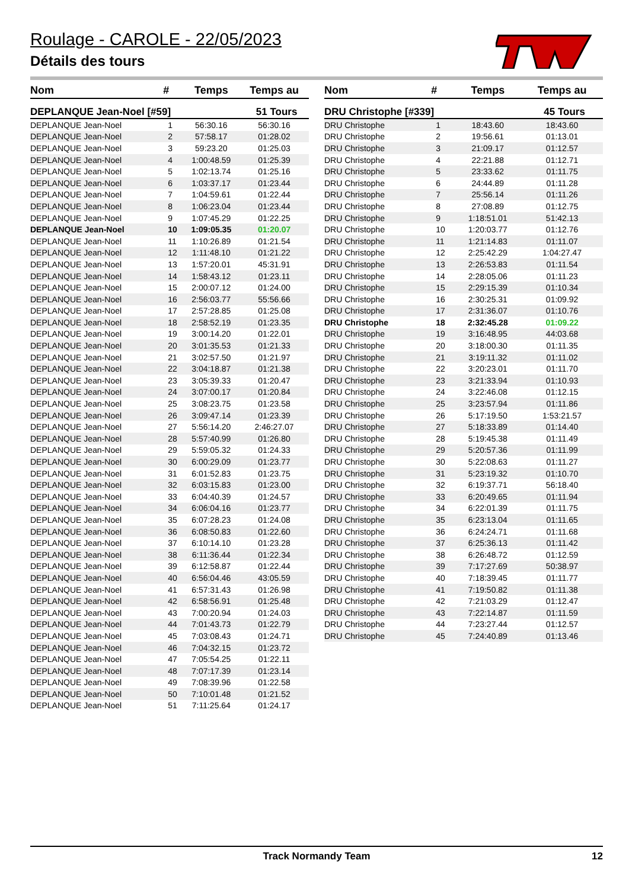Roulage - CAROLE - 22/05/2023
Détails des tours
| Nom | # | Temps | Temps au |
| --- | --- | --- | --- |
| DEPLANQUE Jean-Noel [#59] | | | 51 Tours |
| DEPLANQUE Jean-Noel | 1 | 56:30.16 | 56:30.16 |
| DEPLANQUE Jean-Noel | 2 | 57:58.17 | 01:28.02 |
| DEPLANQUE Jean-Noel | 3 | 59:23.20 | 01:25.03 |
| DEPLANQUE Jean-Noel | 4 | 1:00:48.59 | 01:25.39 |
| DEPLANQUE Jean-Noel | 5 | 1:02:13.74 | 01:25.16 |
| DEPLANQUE Jean-Noel | 6 | 1:03:37.17 | 01:23.44 |
| DEPLANQUE Jean-Noel | 7 | 1:04:59.61 | 01:22.44 |
| DEPLANQUE Jean-Noel | 8 | 1:06:23.04 | 01:23.44 |
| DEPLANQUE Jean-Noel | 9 | 1:07:45.29 | 01:22.25 |
| DEPLANQUE Jean-Noel | 10 | 1:09:05.35 | 01:20.07 |
| DEPLANQUE Jean-Noel | 11 | 1:10:26.89 | 01:21.54 |
| DEPLANQUE Jean-Noel | 12 | 1:11:48.10 | 01:21.22 |
| DEPLANQUE Jean-Noel | 13 | 1:57:20.01 | 45:31.91 |
| DEPLANQUE Jean-Noel | 14 | 1:58:43.12 | 01:23.11 |
| DEPLANQUE Jean-Noel | 15 | 2:00:07.12 | 01:24.00 |
| DEPLANQUE Jean-Noel | 16 | 2:56:03.77 | 55:56.66 |
| DEPLANQUE Jean-Noel | 17 | 2:57:28.85 | 01:25.08 |
| DEPLANQUE Jean-Noel | 18 | 2:58:52.19 | 01:23.35 |
| DEPLANQUE Jean-Noel | 19 | 3:00:14.20 | 01:22.01 |
| DEPLANQUE Jean-Noel | 20 | 3:01:35.53 | 01:21.33 |
| DEPLANQUE Jean-Noel | 21 | 3:02:57.50 | 01:21.97 |
| DEPLANQUE Jean-Noel | 22 | 3:04:18.87 | 01:21.38 |
| DEPLANQUE Jean-Noel | 23 | 3:05:39.33 | 01:20.47 |
| DEPLANQUE Jean-Noel | 24 | 3:07:00.17 | 01:20.84 |
| DEPLANQUE Jean-Noel | 25 | 3:08:23.75 | 01:23.58 |
| DEPLANQUE Jean-Noel | 26 | 3:09:47.14 | 01:23.39 |
| DEPLANQUE Jean-Noel | 27 | 5:56:14.20 | 2:46:27.07 |
| DEPLANQUE Jean-Noel | 28 | 5:57:40.99 | 01:26.80 |
| DEPLANQUE Jean-Noel | 29 | 5:59:05.32 | 01:24.33 |
| DEPLANQUE Jean-Noel | 30 | 6:00:29.09 | 01:23.77 |
| DEPLANQUE Jean-Noel | 31 | 6:01:52.83 | 01:23.75 |
| DEPLANQUE Jean-Noel | 32 | 6:03:15.83 | 01:23.00 |
| DEPLANQUE Jean-Noel | 33 | 6:04:40.39 | 01:24.57 |
| DEPLANQUE Jean-Noel | 34 | 6:06:04.16 | 01:23.77 |
| DEPLANQUE Jean-Noel | 35 | 6:07:28.23 | 01:24.08 |
| DEPLANQUE Jean-Noel | 36 | 6:08:50.83 | 01:22.60 |
| DEPLANQUE Jean-Noel | 37 | 6:10:14.10 | 01:23.28 |
| DEPLANQUE Jean-Noel | 38 | 6:11:36.44 | 01:22.34 |
| DEPLANQUE Jean-Noel | 39 | 6:12:58.87 | 01:22.44 |
| DEPLANQUE Jean-Noel | 40 | 6:56:04.46 | 43:05.59 |
| DEPLANQUE Jean-Noel | 41 | 6:57:31.43 | 01:26.98 |
| DEPLANQUE Jean-Noel | 42 | 6:58:56.91 | 01:25.48 |
| DEPLANQUE Jean-Noel | 43 | 7:00:20.94 | 01:24.03 |
| DEPLANQUE Jean-Noel | 44 | 7:01:43.73 | 01:22.79 |
| DEPLANQUE Jean-Noel | 45 | 7:03:08.43 | 01:24.71 |
| DEPLANQUE Jean-Noel | 46 | 7:04:32.15 | 01:23.72 |
| DEPLANQUE Jean-Noel | 47 | 7:05:54.25 | 01:22.11 |
| DEPLANQUE Jean-Noel | 48 | 7:07:17.39 | 01:23.14 |
| DEPLANQUE Jean-Noel | 49 | 7:08:39.96 | 01:22.58 |
| DEPLANQUE Jean-Noel | 50 | 7:10:01.48 | 01:21.52 |
| DEPLANQUE Jean-Noel | 51 | 7:11:25.64 | 01:24.17 |
| Nom | # | Temps | Temps au |
| --- | --- | --- | --- |
| DRU Christophe [#339] | | | 45 Tours |
| DRU Christophe | 1 | 18:43.60 | 18:43.60 |
| DRU Christophe | 2 | 19:56.61 | 01:13.01 |
| DRU Christophe | 3 | 21:09.17 | 01:12.57 |
| DRU Christophe | 4 | 22:21.88 | 01:12.71 |
| DRU Christophe | 5 | 23:33.62 | 01:11.75 |
| DRU Christophe | 6 | 24:44.89 | 01:11.28 |
| DRU Christophe | 7 | 25:56.14 | 01:11.26 |
| DRU Christophe | 8 | 27:08.89 | 01:12.75 |
| DRU Christophe | 9 | 1:18:51.01 | 51:42.13 |
| DRU Christophe | 10 | 1:20:03.77 | 01:12.76 |
| DRU Christophe | 11 | 1:21:14.83 | 01:11.07 |
| DRU Christophe | 12 | 2:25:42.29 | 1:04:27.47 |
| DRU Christophe | 13 | 2:26:53.83 | 01:11.54 |
| DRU Christophe | 14 | 2:28:05.06 | 01:11.23 |
| DRU Christophe | 15 | 2:29:15.39 | 01:10.34 |
| DRU Christophe | 16 | 2:30:25.31 | 01:09.92 |
| DRU Christophe | 17 | 2:31:36.07 | 01:10.76 |
| DRU Christophe | 18 | 2:32:45.28 | 01:09.22 |
| DRU Christophe | 19 | 3:16:48.95 | 44:03.68 |
| DRU Christophe | 20 | 3:18:00.30 | 01:11.35 |
| DRU Christophe | 21 | 3:19:11.32 | 01:11.02 |
| DRU Christophe | 22 | 3:20:23.01 | 01:11.70 |
| DRU Christophe | 23 | 3:21:33.94 | 01:10.93 |
| DRU Christophe | 24 | 3:22:46.08 | 01:12.15 |
| DRU Christophe | 25 | 3:23:57.94 | 01:11.86 |
| DRU Christophe | 26 | 5:17:19.50 | 1:53:21.57 |
| DRU Christophe | 27 | 5:18:33.89 | 01:14.40 |
| DRU Christophe | 28 | 5:19:45.38 | 01:11.49 |
| DRU Christophe | 29 | 5:20:57.36 | 01:11.99 |
| DRU Christophe | 30 | 5:22:08.63 | 01:11.27 |
| DRU Christophe | 31 | 5:23:19.32 | 01:10.70 |
| DRU Christophe | 32 | 6:19:37.71 | 56:18.40 |
| DRU Christophe | 33 | 6:20:49.65 | 01:11.94 |
| DRU Christophe | 34 | 6:22:01.39 | 01:11.75 |
| DRU Christophe | 35 | 6:23:13.04 | 01:11.65 |
| DRU Christophe | 36 | 6:24:24.71 | 01:11.68 |
| DRU Christophe | 37 | 6:25:36.13 | 01:11.42 |
| DRU Christophe | 38 | 6:26:48.72 | 01:12.59 |
| DRU Christophe | 39 | 7:17:27.69 | 50:38.97 |
| DRU Christophe | 40 | 7:18:39.45 | 01:11.77 |
| DRU Christophe | 41 | 7:19:50.82 | 01:11.38 |
| DRU Christophe | 42 | 7:21:03.29 | 01:12.47 |
| DRU Christophe | 43 | 7:22:14.87 | 01:11.59 |
| DRU Christophe | 44 | 7:23:27.44 | 01:12.57 |
| DRU Christophe | 45 | 7:24:40.89 | 01:13.46 |
Track Normandy Team 12